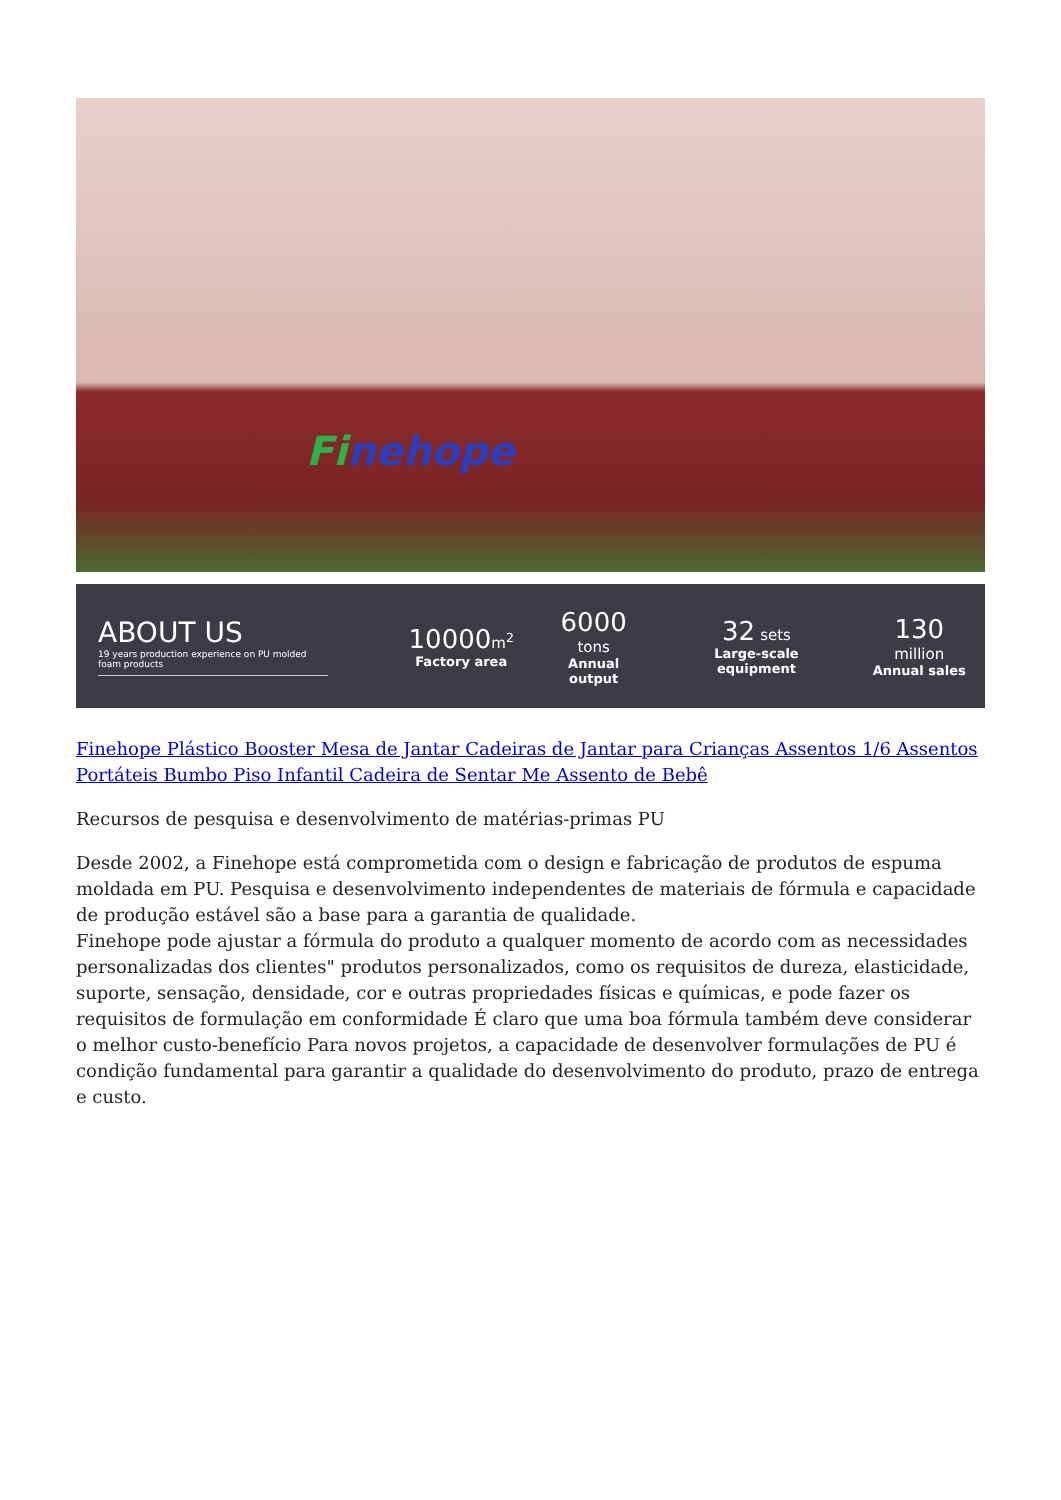Finehope
ABOUT US
19 years production experience on PU molded foam products
10000 m<sup>2</sup>
Factory area
6000 tons
Annual output
32 sets
Large-scale equipment
130 million
Annual sales
Finehope Plástico Booster Mesa de Jantar Cadeiras de Jantar para Crianças Assentos 1/6 Assentos Portáteis Bumbo Piso Infantil Cadeira de Sentar Me Assento de Bebê
Recursos de pesquisa e desenvolvimento de matérias-primas PU
Desde 2002, a Finehope está comprometida com o design e fabricação de produtos de espuma moldada em PU. Pesquisa e desenvolvimento independentes de materiais de fórmula e capacidade de produção estável são a base para a garantia de qualidade.
Finehope pode ajustar a fórmula do produto a qualquer momento de acordo com as necessidades personalizadas dos clientes" produtos personalizados, como os requisitos de dureza, elasticidade, suporte, sensação, densidade, cor e outras propriedades físicas e químicas, e pode fazer os requisitos de formulação em conformidade É claro que uma boa fórmula também deve considerar o melhor custo-benefício Para novos projetos, a capacidade de desenvolver formulações de PU é condição fundamental para garantir a qualidade do desenvolvimento do produto, prazo de entrega e custo.